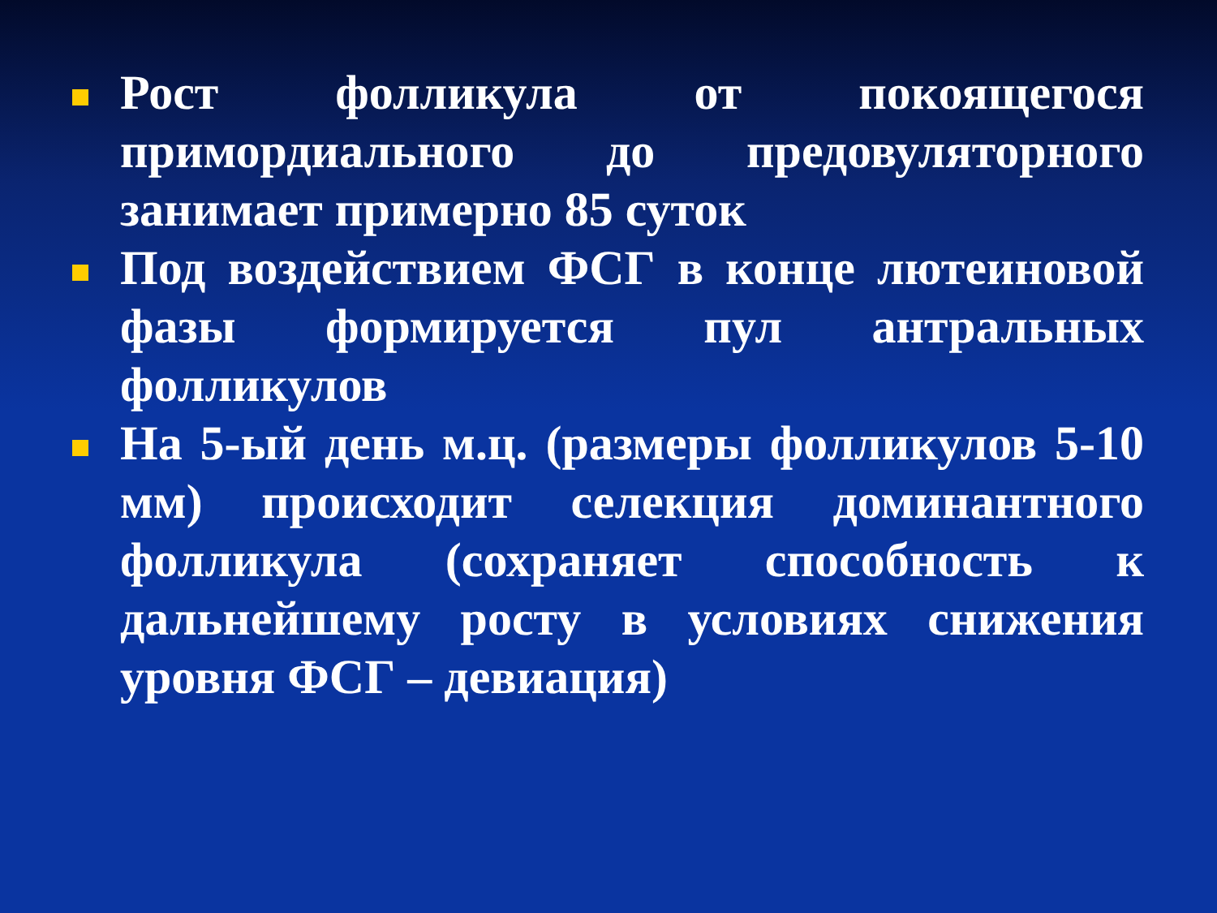Рост фолликула от покоящегося примордиального до предовуляторного занимает примерно 85 суток
Под воздействием ФСГ в конце лютеиновой фазы формируется пул антральных фолликулов
На 5-ый день м.ц. (размеры фолликулов 5-10 мм) происходит селекция доминантного фолликула (сохраняет способность к дальнейшему росту в условиях снижения уровня ФСГ – девиация)